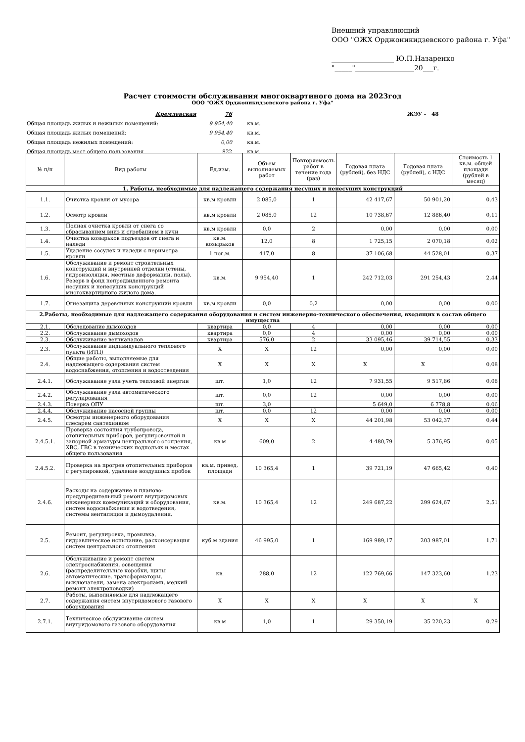Внешний управляющий
ООО "ОЖХ Орджоникидзевского района г. Уфа"
__________________ Ю.П.Назаренко
"_____"_________________20___г.
Расчет стоимости обслуживания многоквартиного дома на 2023год
ООО "ОЖХ Орджоникидзевского района г. Уфа"
| | Кремлевская | 76 | ЖЭУ - 48 |
| Общая площадь жилых и нежилых помещений: | | 9 954,40 кв.м. | |
| Общая площадь жилых помещений: | | 9 954,40 кв.м. | |
| Общая площадь нежилых помещений: | | 0,00 кв.м. | |
| Общая площадь мест общего пользования | | 822 кв.м. | |
| № п/п | Вид работы | Ед.изм. | Объем выполняемых работ | Повторяемость работ в течение года (раз) | Годовая плата (рублей), без НДС | Годовая плата (рублей), с НДС | Стоимость 1 кв.м. общей площади (рублей в месяц) |
| --- | --- | --- | --- | --- | --- | --- | --- |
| 1. Работы, необходимые для надлежащего содержания несущих и ненесущих конструкций | | | | | | | |
| 1.1. | Очистка кровли от мусора | кв.м кровли | 2 085,0 | 1 | 42 417,67 | 50 901,20 | 0,43 |
| 1.2. | Осмотр кровли | кв.м кровли | 2 085,0 | 12 | 10 738,67 | 12 886,40 | 0,11 |
| 1.3. | Полная очистка кровли от снега со сбрасыванием вниз и сгребанием в кучи | кв.м кровли | 0,0 | 2 | 0,00 | 0,00 | 0,00 |
| 1.4. | Очистка козырьков подъездов от снега и наледи | кв.м. козырьков | 12,0 | 8 | 1 725,15 | 2 070,18 | 0,02 |
| 1.5. | Удаление сосулек и наледи с периметра кровли | 1 пог.м. | 417,0 | 8 | 37 106,68 | 44 528,01 | 0,37 |
| 1.6. | Обслуживание и ремонт строительных конструкций и внутренней отделки (стены, гидроизоляция, местные деформации, полы). Резерв в фонд непредвиденного ремонта несущих и ненесущих конструкций многоквартирного жилого дома. | кв.м. | 9 954,40 | 1 | 242 712,03 | 291 254,43 | 2,44 |
| 1.7. | Огнезащита деревянных конструкций кровли | кв.м кровли | 0,0 | 0,2 | 0,00 | 0,00 | 0,00 |
| 2.Работы, необходимые для надлежащего содержания оборудования и систем инженерно-технического обеспечения, входящих в состав общего имущества | | | | | | | |
| 2.1. | Обследование дымоходов | квартира | 0,0 | 4 | 0,00 | 0,00 | 0,00 |
| 2.2. | Обслуживание дымоходов | квартира | 0,0 | 4 | 0,00 | 0,00 | 0,00 |
| 2.3. | Обслуживание вентканалов | квартира | 576,0 | 2 | 33 095,46 | 39 714,55 | 0,33 |
| 2.3. | Обслуживание индивидуального теплового пункта (ИТП) | Х | Х | 12 | 0,00 | 0,00 | 0,00 |
| 2.4. | Общие работы, выполняемые для надлежащего содержания систем водоснабжения, отопления и водоотведения | Х | Х | Х | Х | Х | 0,08 |
| 2.4.1. | Обслуживание узла учета тепловой энергии | шт. | 1,0 | 12 | 7 931,55 | 9 517,86 | 0,08 |
| 2.4.2. | Обслуживание узла автоматического регулирования | шт. | 0,0 | 12 | 0,00 | 0,00 | 0,00 |
| 2.4.3. | Поверка ОПУ | шт. | 3,0 | | 5 649,0 | 6 778,8 | 0,06 |
| 2.4.4. | Обслуживание насосной группы | шт. | 0,0 | 12 | 0,00 | 0,00 | 0,00 |
| 2.4.5. | Осмотры инженерного оборудования слесарем сантехником | Х | Х | Х | 44 201,98 | 53 042,37 | 0,44 |
| 2.4.5.1. | Проверка состояния трубопровода, отопительных приборов, регулировочной и запорной арматуры центрального отопления, ХВС, ГВС в технических подпольях и местах общего пользования | кв.м | 609,0 | 2 | 4 480,79 | 5 376,95 | 0,05 |
| 2.4.5.2. | Проверка на прогрев отопительных приборов с регулировкой, удаление воздушных пробок | кв.м. привед. площади | 10 365,4 | 1 | 39 721,19 | 47 665,42 | 0,40 |
| 2.4.6. | Расходы на содержание и планово-предупредительный ремонт внутридомовых инженерных коммуникаций и оборудования, систем водоснабжения и водотведения, системы вентиляции и дымоудаления. | кв.м. | 10 365,4 | 12 | 249 687,22 | 299 624,67 | 2,51 |
| 2.5. | Ремонт, регулировка, промывка, гидравлическое испытание, расконсервация систем центрального отопления | куб.м здания | 46 995,0 | 1 | 169 989,17 | 203 987,01 | 1,71 |
| 2.6. | Обслуживание и ремонт систем электроснабжения, освещения (распределительные коробки, щиты автоматические, трансформаторы, выключатели, замена электроламп, мелкий ремонт электроповодки) | кв. | 288,0 | 12 | 122 769,66 | 147 323,60 | 1,23 |
| 2.7. | Работы, выполняемые для надлежащего содержания систем внутридомового газового оборудования | Х | Х | Х | Х | Х | Х |
| 2.7.1. | Техническое обслуживание систем внутридомового газового оборудования | кв.м | 1,0 | 1 | 29 350,19 | 35 220,23 | 0,29 |